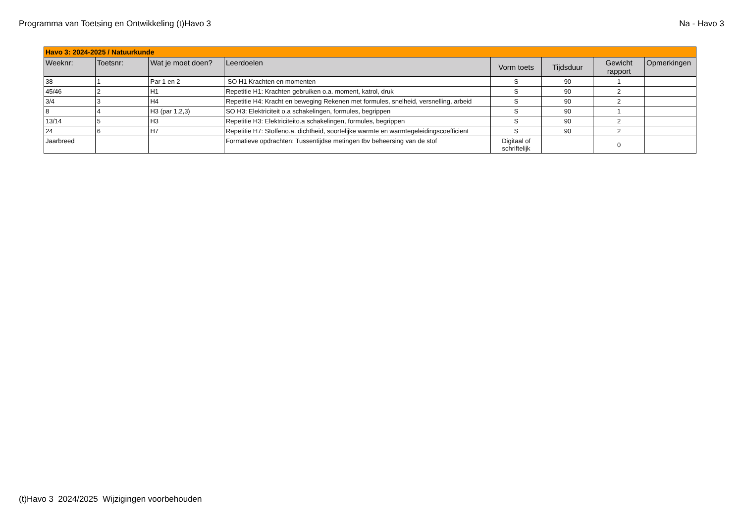Programma van Toetsing en Ontwikkeling (t)Havo 3 Na - Havo 3
| Havo 3: 2024-2025 / Natuurkunde | | | | | | | |
| Weeknr: | Toetsnr: | Wat je moet doen? | Leerdoelen | Vorm toets | Tijdsduur | Gewicht rapport | Opmerkingen |
| 38 | 1 | Par 1 en 2 | SO H1 Krachten en momenten | S | 90 | 1 | |
| 45/46 | 2 | H1 | Repetitie H1: Krachten gebruiken o.a. moment, katrol, druk | S | 90 | 2 | |
| 3/4 | 3 | H4 | Repetitie H4: Kracht en beweging Rekenen met formules, snelheid, versnelling, arbeid | S | 90 | 2 | |
| 8 | 4 | H3 (par 1,2,3) | SO H3: Elektriciteit o.a schakelingen, formules, begrippen | S | 90 | 1 | |
| 13/14 | 5 | H3 | Repetitie H3: Elektriciteito.a schakelingen, formules, begrippen | S | 90 | 2 | |
| 24 | 6 | H7 | Repetitie H7: Stoffeno.a. dichtheid, soortelijke warmte en warmtegeleidingscoefficient | S | 90 | 2 | |
| Jaarbreed | | | Formatieve opdrachten: Tussentijdse metingen tbv beheersing van de stof | Digitaal of schriftelijk | | 0 | |
(t)Havo 3 2024/2025 Wijzigingen voorbehouden